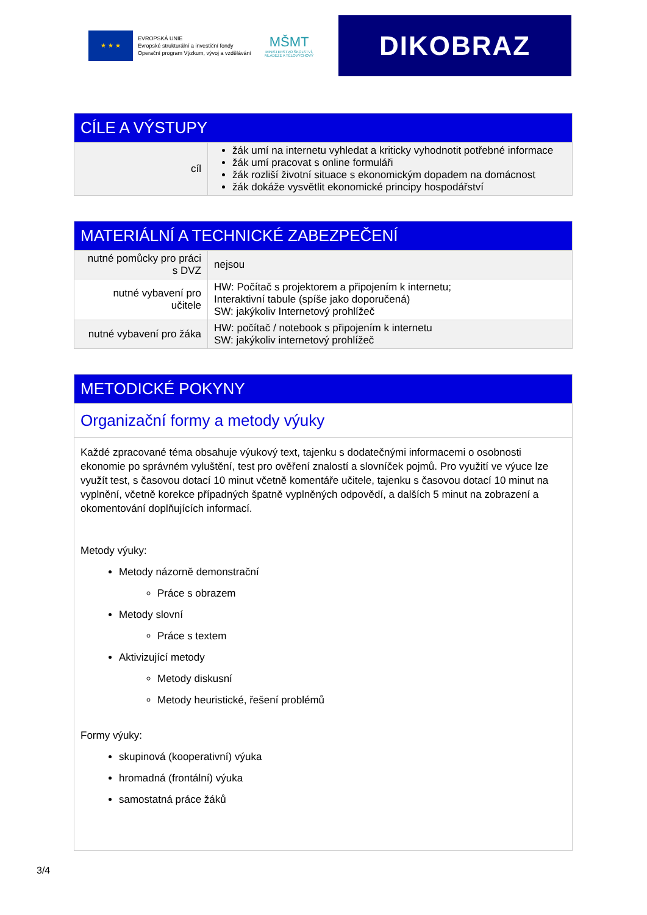★ ★ ★
EVROPSKÁ UNIE
Evropské strukturální a investiční fondy
Operační program Výzkum, vývoj a vzdělávání
MŠMT
MINISTERSTVO ŠKOLSTVÍ,
MLÁDEŽE A TĚLOVÝCHOVY
DIKOBRAZ
| CÍLE A VÝSTUPY | |
| --- | --- |
| cíl | žák umí na internetu vyhledat a kriticky vyhodnotit potřebné informace žák umí pracovat s online formuláři žák rozliší životní situace s ekonomickým dopadem na domácnost žák dokáže vysvětlit ekonomické principy hospodářství |
| MATERIÁLNÍ A TECHNICKÉ ZABEZPEČENÍ | |
| --- | --- |
| nutné pomůcky pro práci s DVZ | nejsou |
| nutné vybavení pro učitele | HW: Počítač s projektorem a připojením k internetu; Interaktivní tabule (spíše jako doporučená) SW: jakýkoliv Internetový prohlížeč |
| nutné vybavení pro žáka | HW: počítač / notebook s připojením k internetu SW: jakýkoliv internetový prohlížeč |
| METODICKÉ POKYNY |
| --- |
| Organizační formy a metody výuky |
| Každé zpracované téma obsahuje výukový text, tajenku s dodatečnými informacemi o osobnosti ekonomie po správném vyluštění, test pro ověření znalostí a slovníček pojmů. Pro využití ve výuce lze využít test, s časovou dotací 10 minut včetně komentáře učitele, tajenku s časovou dotací 10 minut na vyplnění, včetně korekce případných špatně vyplněných odpovědí, a dalších 5 minut na zobrazení a okomentování doplňujících informací. Metody výuky: Metody názorně demonstrační Práce s obrazem Metody slovní Práce s textem Aktivizující metody Metody diskusní Metody heuristické, řešení problémů Formy výuky: skupinová (kooperativní) výuka hromadná (frontální) výuka samostatná práce žáků |
3/4